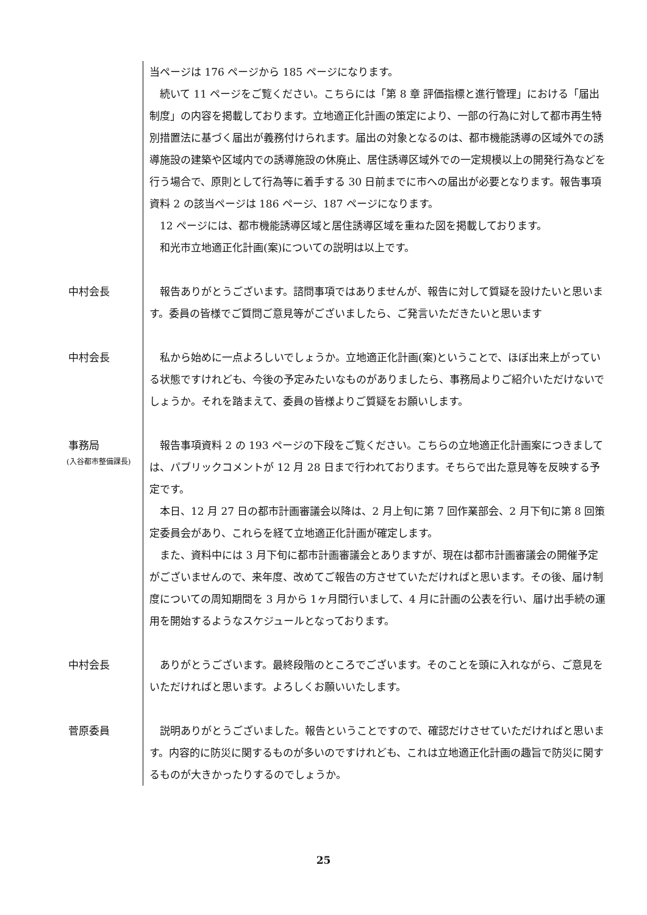当ページは 176 ページから 185 ページになります。
　続いて 11 ページをご覧ください。こちらには「第 8 章 評価指標と進行管理」における「届出制度」の内容を掲載しております。立地適正化計画の策定により、一部の行為に対して都市再生特別措置法に基づく届出が義務付けられます。届出の対象となるのは、都市機能誘導の区域外での誘導施設の建築や区域内での誘導施設の休廃止、居住誘導区域外での一定規模以上の開発行為などを行う場合で、原則として行為等に着手する 30 日前までに市への届出が必要となります。報告事項資料 2 の該当ページは 186 ページ、187 ページになります。
　12 ページには、都市機能誘導区域と居住誘導区域を重ねた図を掲載しております。
　和光市立地適正化計画(案)についての説明は以上です。
中村会長 　報告ありがとうございます。諮問事項ではありませんが、報告に対して質疑を設けたいと思います。委員の皆様でご質問ご意見等がございましたら、ご発言いただきたいと思います
中村会長 　私から始めに一点よろしいでしょうか。立地適正化計画(案)ということで、ほぼ出来上がっている状態ですけれども、今後の予定みたいなものがありましたら、事務局よりご紹介いただけないでしょうか。それを踏まえて、委員の皆様よりご質疑をお願いします。
事務局
(入谷都市整備課長)
　報告事項資料 2 の 193 ページの下段をご覧ください。こちらの立地適正化計画案につきましては、パブリックコメントが 12 月 28 日まで行われております。そちらで出た意見等を反映する予定です。
　本日、12 月 27 日の都市計画審議会以降は、2 月上旬に第 7 回作業部会、2 月下旬に第 8 回策定委員会があり、これらを経て立地適正化計画が確定します。
　また、資料中には 3 月下旬に都市計画審議会とありますが、現在は都市計画審議会の開催予定がございませんので、来年度、改めてご報告の方させていただければと思います。その後、届け制度についての周知期間を 3 月から 1ヶ月間行いまして、4 月に計画の公表を行い、届け出手続の運用を開始するようなスケジュールとなっております。
中村会長 　ありがとうございます。最終段階のところでございます。そのことを頭に入れながら、ご意見をいただければと思います。よろしくお願いいたします。
菅原委員 　説明ありがとうございました。報告ということですので、確認だけさせていただければと思います。内容的に防災に関するものが多いのですけれども、これは立地適正化計画の趣旨で防災に関するものが大きかったりするのでしょうか。
25